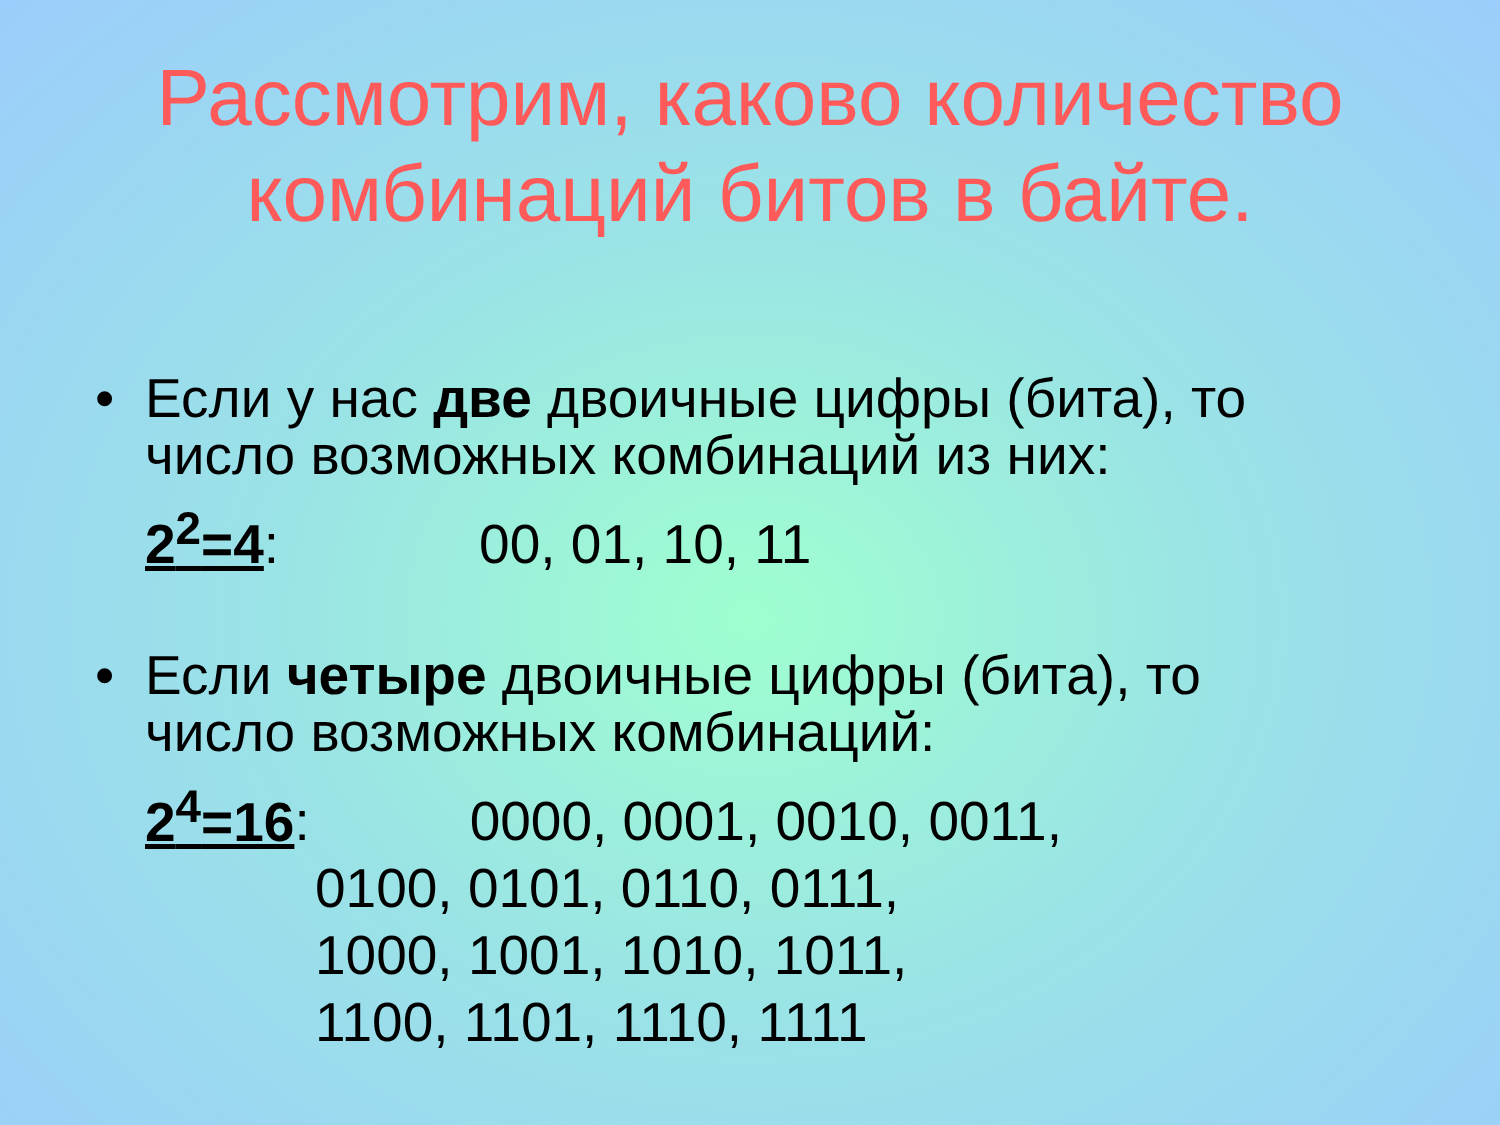Рассмотрим, каково количество
комбинаций битов в байте.
• Если у нас две двоичные цифры (бита), то
число возможных комбинаций из них:
2<sup>2</sup>=4: 00, 01, 10, 11
• Если четыре двоичные цифры (бита), то
число возможных комбинаций:
2<sup>4</sup>=16: 0000, 0001, 0010, 0011,
0100, 0101, 0110, 0111,
1000, 1001, 1010, 1011,
1100, 1101, 1110, 1111